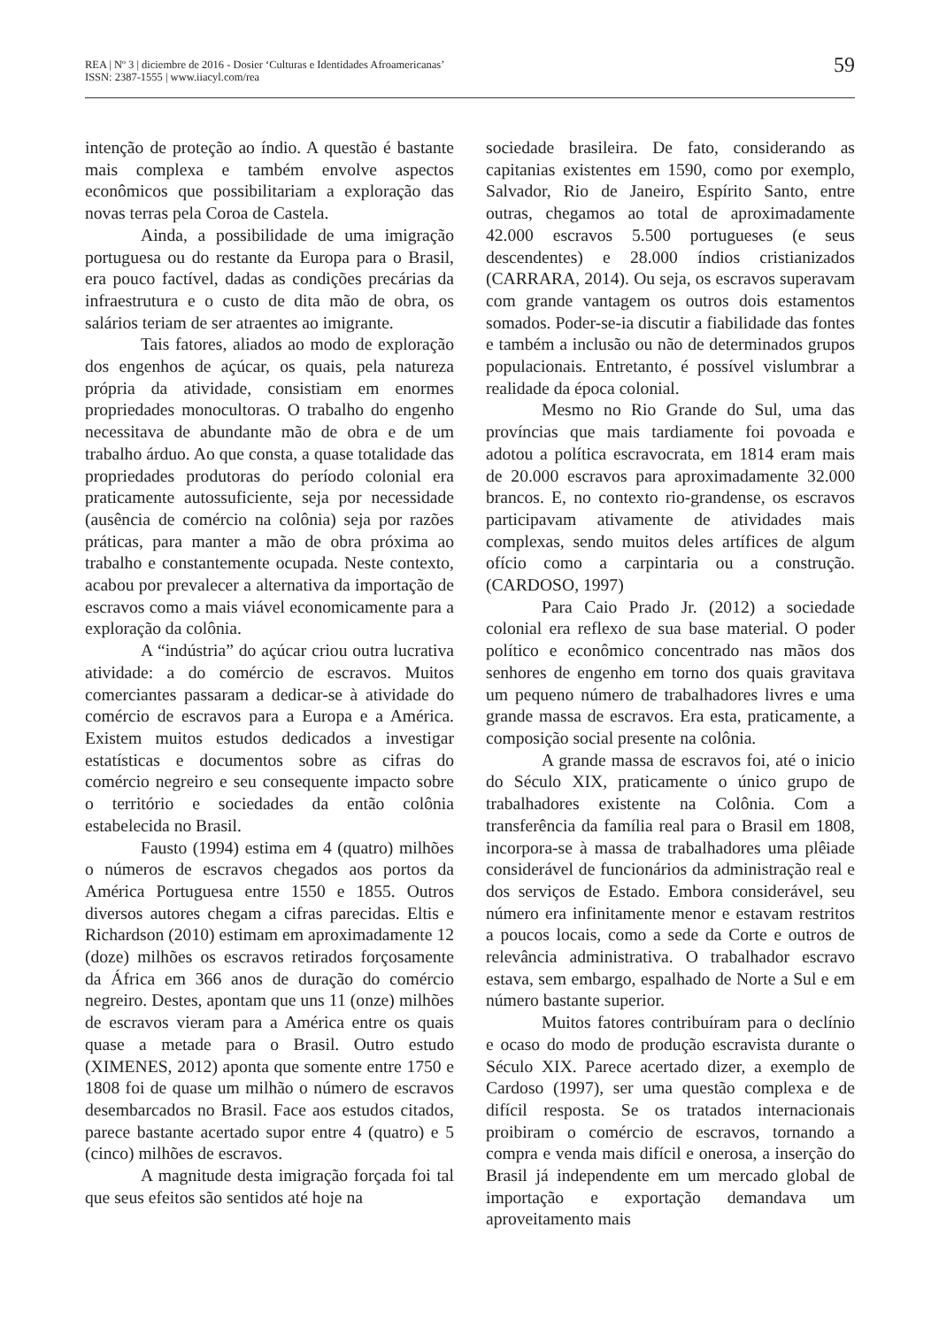REA | Nº 3 | diciembre de 2016 - Dosier ‘Culturas e Identidades Afroamericanas’
ISSN: 2387-1555 | www.iiacyl.com/rea
59
intenção de proteção ao índio. A questão é bastante mais complexa e também envolve aspectos econômicos que possibilitariam a exploração das novas terras pela Coroa de Castela.
Ainda, a possibilidade de uma imigração portuguesa ou do restante da Europa para o Brasil, era pouco factível, dadas as condições precárias da infraestrutura e o custo de dita mão de obra, os salários teriam de ser atraentes ao imigrante.
Tais fatores, aliados ao modo de exploração dos engenhos de açúcar, os quais, pela natureza própria da atividade, consistiam em enormes propriedades monocultoras. O trabalho do engenho necessitava de abundante mão de obra e de um trabalho árduo. Ao que consta, a quase totalidade das propriedades produtoras do período colonial era praticamente autossuficiente, seja por necessidade (ausência de comércio na colônia) seja por razões práticas, para manter a mão de obra próxima ao trabalho e constantemente ocupada. Neste contexto, acabou por prevalecer a alternativa da importação de escravos como a mais viável economicamente para a exploração da colônia.
A “indústria” do açúcar criou outra lucrativa atividade: a do comércio de escravos. Muitos comerciantes passaram a dedicar-se à atividade do comércio de escravos para a Europa e a América. Existem muitos estudos dedicados a investigar estatísticas e documentos sobre as cifras do comércio negreiro e seu consequente impacto sobre o território e sociedades da então colônia estabelecida no Brasil.
Fausto (1994) estima em 4 (quatro) milhões o números de escravos chegados aos portos da América Portuguesa entre 1550 e 1855. Outros diversos autores chegam a cifras parecidas. Eltis e Richardson (2010) estimam em aproximadamente 12 (doze) milhões os escravos retirados forçosamente da África em 366 anos de duração do comércio negreiro. Destes, apontam que uns 11 (onze) milhões de escravos vieram para a América entre os quais quase a metade para o Brasil. Outro estudo (XIMENES, 2012) aponta que somente entre 1750 e 1808 foi de quase um milhão o número de escravos desembarcados no Brasil. Face aos estudos citados, parece bastante acertado supor entre 4 (quatro) e 5 (cinco) milhões de escravos.
A magnitude desta imigração forçada foi tal que seus efeitos são sentidos até hoje na
sociedade brasileira. De fato, considerando as capitanias existentes em 1590, como por exemplo, Salvador, Rio de Janeiro, Espírito Santo, entre outras, chegamos ao total de aproximadamente 42.000 escravos 5.500 portugueses (e seus descendentes) e 28.000 índios cristianizados (CARRARA, 2014). Ou seja, os escravos superavam com grande vantagem os outros dois estamentos somados. Poder-se-ia discutir a fiabilidade das fontes e também a inclusão ou não de determinados grupos populacionais. Entretanto, é possível vislumbrar a realidade da época colonial.
Mesmo no Rio Grande do Sul, uma das províncias que mais tardiamente foi povoada e adotou a política escravocrata, em 1814 eram mais de 20.000 escravos para aproximadamente 32.000 brancos. E, no contexto rio-grandense, os escravos participavam ativamente de atividades mais complexas, sendo muitos deles artífices de algum ofício como a carpintaria ou a construção. (CARDOSO, 1997)
Para Caio Prado Jr. (2012) a sociedade colonial era reflexo de sua base material. O poder político e econômico concentrado nas mãos dos senhores de engenho em torno dos quais gravitava um pequeno número de trabalhadores livres e uma grande massa de escravos. Era esta, praticamente, a composição social presente na colônia.
A grande massa de escravos foi, até o inicio do Século XIX, praticamente o único grupo de trabalhadores existente na Colônia. Com a transferência da família real para o Brasil em 1808, incorpora-se à massa de trabalhadores uma plêiade considerável de funcionários da administração real e dos serviços de Estado. Embora considerável, seu número era infinitamente menor e estavam restritos a poucos locais, como a sede da Corte e outros de relevância administrativa. O trabalhador escravo estava, sem embargo, espalhado de Norte a Sul e em número bastante superior.
Muitos fatores contribuíram para o declínio e ocaso do modo de produção escravista durante o Século XIX. Parece acertado dizer, a exemplo de Cardoso (1997), ser uma questão complexa e de difícil resposta. Se os tratados internacionais proibiram o comércio de escravos, tornando a compra e venda mais difícil e onerosa, a inserção do Brasil já independente em um mercado global de importação e exportação demandava um aproveitamento mais